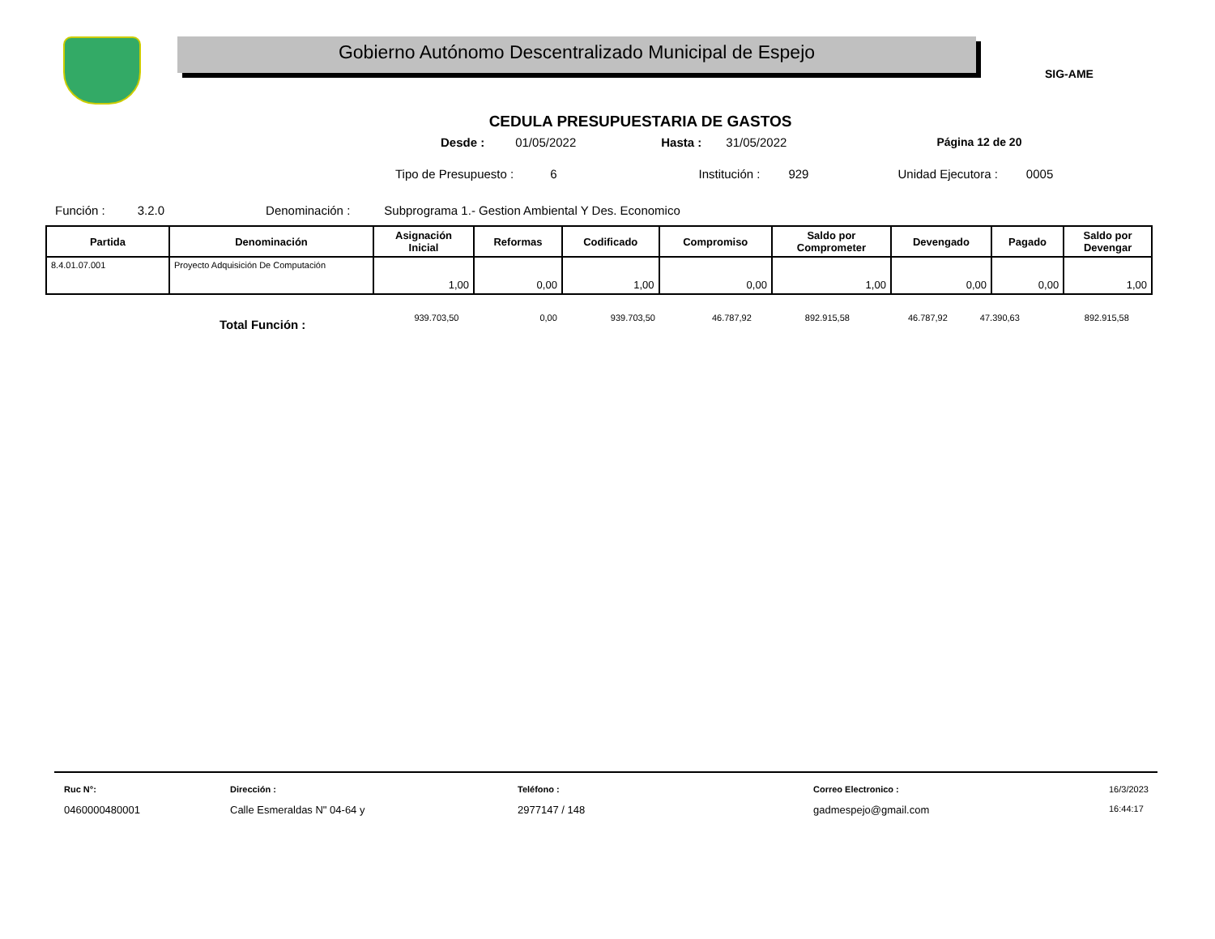Gobierno Autónomo Descentralizado Municipal de Espejo
SIG-AME
CEDULA PRESUPUESTARIA DE GASTOS
Desde : 01/05/2022 Hasta : 31/05/2022 Página 12 de 20
Tipo de Presupuesto : 6 Institución : 929 Unidad Ejecutora : 0005
Función : 3.2.0 Denominación : Subprograma 1.- Gestion Ambiental Y Des. Economico
| Partida | Denominación | Asignación Inicial | Reformas | Codificado | Compromiso | Saldo por Comprometer | Devengado | Pagado | Saldo por Devengar |
| --- | --- | --- | --- | --- | --- | --- | --- | --- | --- |
| 8.4.01.07.001 | Proyecto Adquisición De Computación | 1,00 | 0,00 | 1,00 | 0,00 | 1,00 | 0,00 | 0,00 | 1,00 |
Total Función : 939.703,50 0,00 939.703,50 46.787,92 892.915,58 46.787,92 47.390,63 892.915,58
Ruc N°:
0460000480001
Dirección :
Calle Esmeraldas N" 04-64 y
Teléfono :
2977147 / 148
Correo Electronico :
gadmespejo@gmail.com
16/3/2023
16:44:17